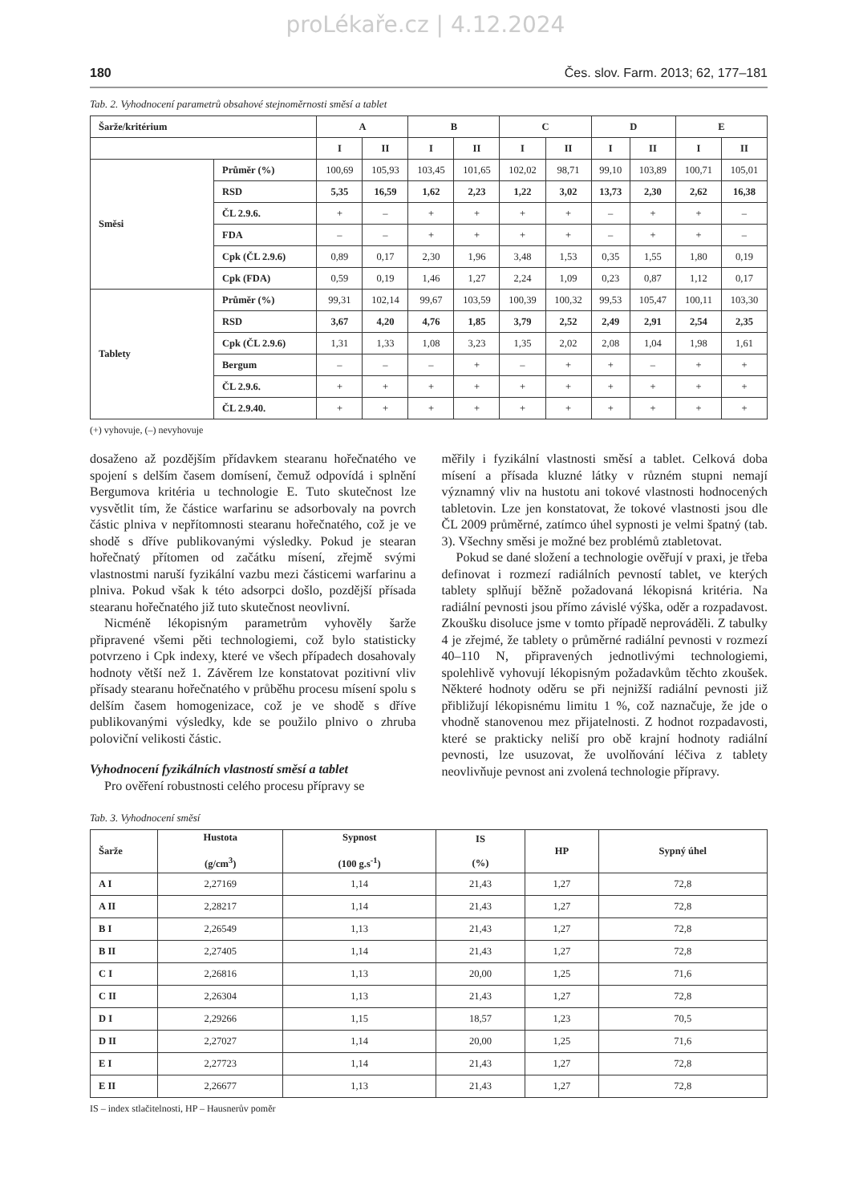proLékaře.cz | 4.12.2024
180 Čes. slov. Farm. 2013; 62, 177–181
Tab. 2. Vyhodnocení parametrů obsahové stejnoměrnosti směsí a tablet
| Šarže/kritérium | | A | | B | | C | | D | | E | |
| --- | --- | --- | --- | --- | --- | --- | --- | --- | --- | --- | --- |
| | | I | II | I | II | I | II | I | II | I | II |
| Směsi | Průměr (%) | 100,69 | 105,93 | 103,45 | 101,65 | 102,02 | 98,71 | 99,10 | 103,89 | 100,71 | 105,01 |
| | RSD | 5,35 | 16,59 | 1,62 | 2,23 | 1,22 | 3,02 | 13,73 | 2,30 | 2,62 | 16,38 |
| | ČL 2.9.6. | + | – | + | + | + | + | – | + | + | – |
| | FDA | – | – | + | + | + | + | – | + | + | – |
| | Cpk (ČL 2.9.6) | 0,89 | 0,17 | 2,30 | 1,96 | 3,48 | 1,53 | 0,35 | 1,55 | 1,80 | 0,19 |
| | Cpk (FDA) | 0,59 | 0,19 | 1,46 | 1,27 | 2,24 | 1,09 | 0,23 | 0,87 | 1,12 | 0,17 |
| Tablety | Průměr (%) | 99,31 | 102,14 | 99,67 | 103,59 | 100,39 | 100,32 | 99,53 | 105,47 | 100,11 | 103,30 |
| | RSD | 3,67 | 4,20 | 4,76 | 1,85 | 3,79 | 2,52 | 2,49 | 2,91 | 2,54 | 2,35 |
| | Cpk (ČL 2.9.6) | 1,31 | 1,33 | 1,08 | 3,23 | 1,35 | 2,02 | 2,08 | 1,04 | 1,98 | 1,61 |
| | Bergum | – | – | – | + | – | + | + | – | + | + |
| | ČL 2.9.6. | + | + | + | + | + | + | + | + | + | + |
| | ČL 2.9.40. | + | + | + | + | + | + | + | + | + | + |
(+) vyhovuje, (–) nevyhovuje
dosaženo až pozdějším přídavkem stearanu hořečnatého ve spojení s delším časem domísení, čemuž odpovídá i splnění Bergumova kritéria u technologie E. Tuto skutečnost lze vysvětlit tím, že částice warfarinu se adsorbovaly na povrch částic plniva v nepřítomnosti stearanu hořečnatého, což je ve shodě s dříve publikovanými výsledky. Pokud je stearan hořečnatý přítomen od začátku mísení, zřejmě svými vlastnostmi naruší fyzikální vazbu mezi částicemi warfarinu a plniva. Pokud však k této adsorpci došlo, pozdější přísada stearanu hořečnatého již tuto skutečnost neovlivní.
Nicméně lékopisným parametrům vyhověly šarže připravené všemi pěti technologiemi, což bylo statisticky potvrzeno i Cpk indexy, které ve všech případech dosahovaly hodnoty větší než 1. Závěrem lze konstatovat pozitivní vliv přísady stearanu hořečnatého v průběhu procesu mísení spolu s delším časem homogenizace, což je ve shodě s dříve publikovanými výsledky, kde se použilo plnivo o zhruba poloviční velikosti částic.
Vyhodnocení fyzikálních vlastností směsí a tablet
Pro ověření robustnosti celého procesu přípravy se
měřily i fyzikální vlastnosti směsí a tablet. Celková doba mísení a přísada kluzné látky v různém stupni nemají významný vliv na hustotu ani tokové vlastnosti hodnocených tabletovin. Lze jen konstatovat, že tokové vlastnosti jsou dle ČL 2009 průměrné, zatímco úhel sypnosti je velmi špatný (tab. 3). Všechny směsi je možné bez problémů ztabletovat.
Pokud se dané složení a technologie ověřují v praxi, je třeba definovat i rozmezí radiálních pevností tablet, ve kterých tablety splňují běžně požadovaná lékopisná kritéria. Na radiální pevnosti jsou přímo závislé výška, oděr a rozpadavost. Zkoušku disoluce jsme v tomto případě neprováděli. Z tabulky 4 je zřejmé, že tablety o průměrné radiální pevnosti v rozmezí 40–110 N, připravených jednotlivými technologiemi, spolehlivě vyhovují lékopisným požadavkům těchto zkoušek. Některé hodnoty oděru se při nejnižší radiální pevnosti již přibližují lékopisnému limitu 1 %, což naznačuje, že jde o vhodně stanovenou mez přijatelnosti. Z hodnot rozpadavosti, které se prakticky neliší pro obě krajní hodnoty radiální pevnosti, lze usuzovat, že uvolňování léčiva z tablety neovlivňuje pevnost ani zvolená technologie přípravy.
Tab. 3. Vyhodnocení směsí
| Šarže | Hustota (g/cm<sup>3</sup>) | Sypnost (100 g.s<sup>-1</sup>) | IS (%) | HP | Sypný úhel |
| --- | --- | --- | --- | --- | --- |
| A I | 2,27169 | 1,14 | 21,43 | 1,27 | 72,8 |
| A II | 2,28217 | 1,14 | 21,43 | 1,27 | 72,8 |
| B I | 2,26549 | 1,13 | 21,43 | 1,27 | 72,8 |
| B II | 2,27405 | 1,14 | 21,43 | 1,27 | 72,8 |
| C I | 2,26816 | 1,13 | 20,00 | 1,25 | 71,6 |
| C II | 2,26304 | 1,13 | 21,43 | 1,27 | 72,8 |
| D I | 2,29266 | 1,15 | 18,57 | 1,23 | 70,5 |
| D II | 2,27027 | 1,14 | 20,00 | 1,25 | 71,6 |
| E I | 2,27723 | 1,14 | 21,43 | 1,27 | 72,8 |
| E II | 2,26677 | 1,13 | 21,43 | 1,27 | 72,8 |
IS – index stlačitelnosti, HP – Hausnerův poměr